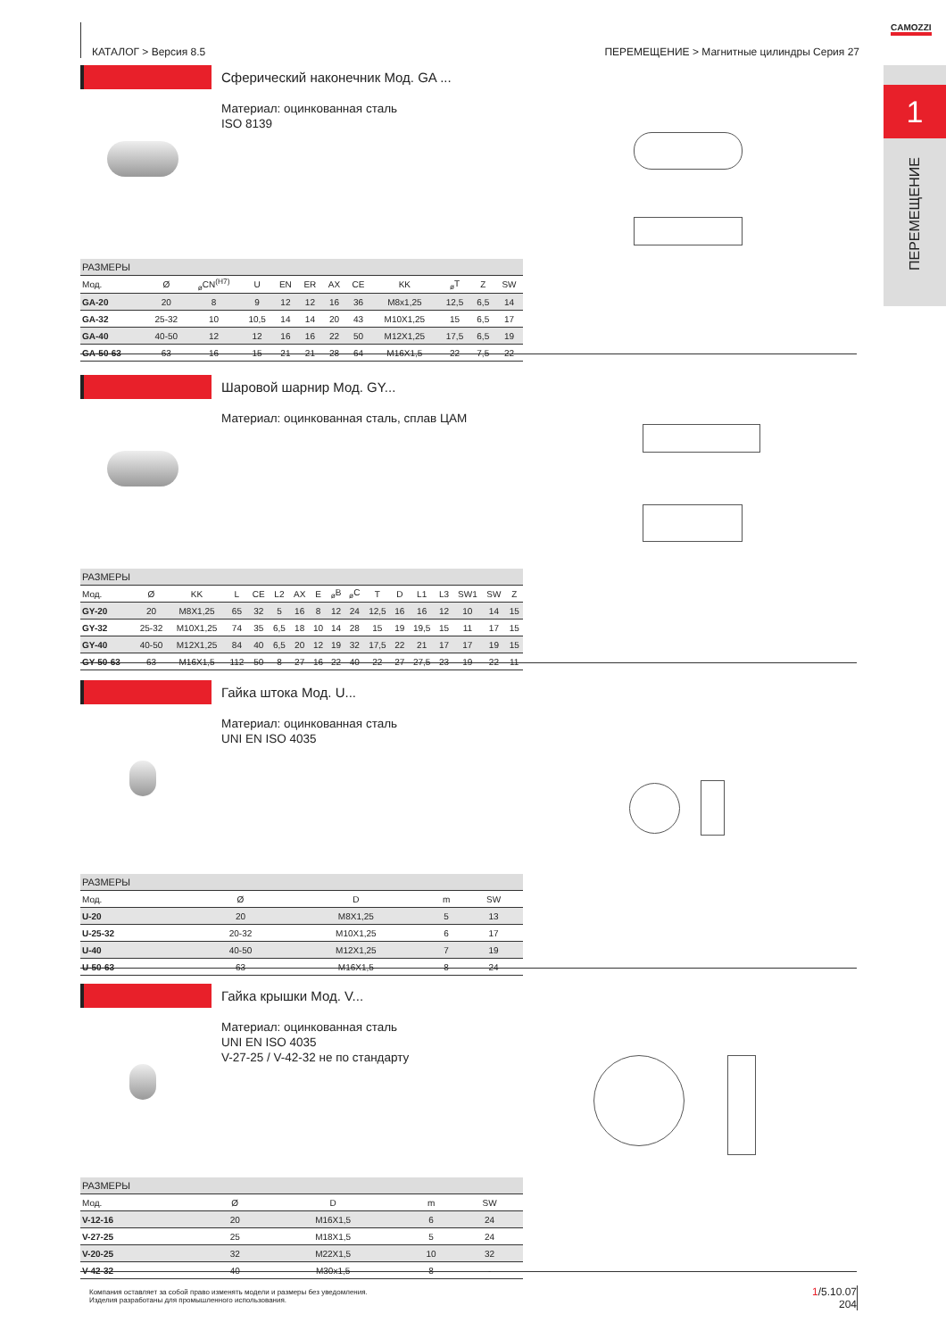КАТАЛОГ > Версия 8.5 ПЕРЕМЕЩЕНИЕ > Магнитные цилиндры Серия 27 CAMOZZI
1
ПЕРЕМЕЩЕНИЕ
Сферический наконечник Мод. GA ...
Материал: оцинкованная сталь
ISO 8139
| РАЗМЕРЫ | | | | | | | | | | | |
| --- | --- | --- | --- | --- | --- | --- | --- | --- | --- | --- | --- |
| Мод. | Ø | <sub>ø</sub>CN<sup>(H7)</sup> | U | EN | ER | AX | CE | KK | <sub>ø</sub>T | Z | SW |
| GA-20 | 20 | 8 | 9 | 12 | 12 | 16 | 36 | M8x1,25 | 12,5 | 6,5 | 14 |
| GA-32 | 25-32 | 10 | 10,5 | 14 | 14 | 20 | 43 | M10X1,25 | 15 | 6,5 | 17 |
| GA-40 | 40-50 | 12 | 12 | 16 | 16 | 22 | 50 | M12X1,25 | 17,5 | 6,5 | 19 |
| GA-50-63 | 63 | 16 | 15 | 21 | 21 | 28 | 64 | M16X1,5 | 22 | 7,5 | 22 |
Шаровой шарнир Мод. GY...
Материал: оцинкованная сталь, сплав ЦАМ
| РАЗМЕРЫ | | | | | | | | | | | | | | | | |
| --- | --- | --- | --- | --- | --- | --- | --- | --- | --- | --- | --- | --- | --- | --- | --- | --- |
| Мод. | Ø | KK | L | CE | L2 | AX | E | <sub>ø</sub>B | <sub>ø</sub>C | T | D | L1 | L3 | SW1 | SW | Z |
| GY-20 | 20 | M8X1,25 | 65 | 32 | 5 | 16 | 8 | 12 | 24 | 12,5 | 16 | 16 | 12 | 10 | 14 | 15 |
| GY-32 | 25-32 | M10X1,25 | 74 | 35 | 6,5 | 18 | 10 | 14 | 28 | 15 | 19 | 19,5 | 15 | 11 | 17 | 15 |
| GY-40 | 40-50 | M12X1,25 | 84 | 40 | 6,5 | 20 | 12 | 19 | 32 | 17,5 | 22 | 21 | 17 | 17 | 19 | 15 |
| GY-50-63 | 63 | M16X1,5 | 112 | 50 | 8 | 27 | 16 | 22 | 40 | 22 | 27 | 27,5 | 23 | 19 | 22 | 11 |
Гайка штока Мод. U...
Материал: оцинкованная сталь
UNI EN ISO 4035
| РАЗМЕРЫ | | | | |
| --- | --- | --- | --- | --- |
| Мод. | Ø | D | m | SW |
| U-20 | 20 | M8X1,25 | 5 | 13 |
| U-25-32 | 20-32 | M10X1,25 | 6 | 17 |
| U-40 | 40-50 | M12X1,25 | 7 | 19 |
| U-50-63 | 63 | M16X1,5 | 8 | 24 |
Гайка крышки Мод. V...
Материал: оцинкованная сталь
UNI EN ISO 4035
V-27-25 / V-42-32 не по стандарту
| РАЗМЕРЫ | | | | |
| --- | --- | --- | --- | --- |
| Мод. | Ø | D | m | SW |
| V-12-16 | 20 | M16X1,5 | 6 | 24 |
| V-27-25 | 25 | M18X1,5 | 5 | 24 |
| V-20-25 | 32 | M22X1,5 | 10 | 32 |
| V-42-32 | 40 | M30x1,5 | 8 | - |
Компания оставляет за собой право изменять модели и размеры без уведомления.
Изделия разработаны для промышленного использования.
1/5.10.07
204